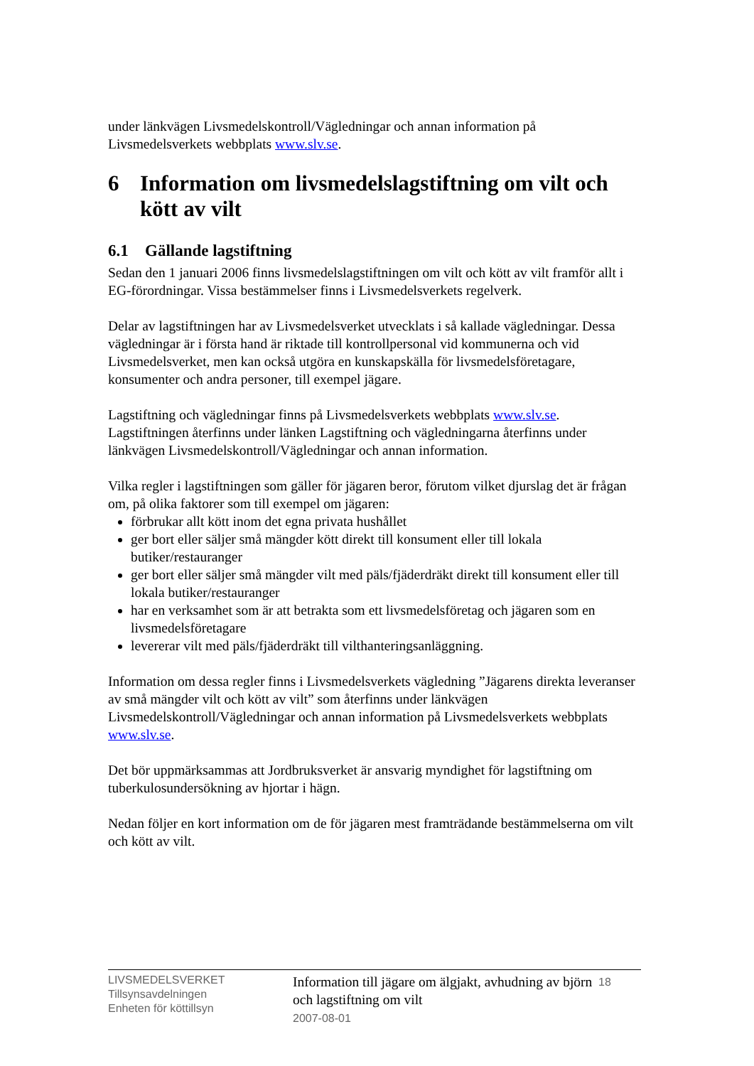under länkvägen Livsmedelskontroll/Vägledningar och annan information på Livsmedelsverkets webbplats www.slv.se.
6 Information om livsmedelslagstiftning om vilt och kött av vilt
6.1 Gällande lagstiftning
Sedan den 1 januari 2006 finns livsmedelslagstiftningen om vilt och kött av vilt framför allt i EG-förordningar. Vissa bestämmelser finns i Livsmedelsverkets regelverk.
Delar av lagstiftningen har av Livsmedelsverket utvecklats i så kallade vägledningar. Dessa vägledningar är i första hand är riktade till kontrollpersonal vid kommunerna och vid Livsmedelsverket, men kan också utgöra en kunskapskälla för livsmedelsföretagare, konsumenter och andra personer, till exempel jägare.
Lagstiftning och vägledningar finns på Livsmedelsverkets webbplats www.slv.se. Lagstiftningen återfinns under länken Lagstiftning och vägledningarna återfinns under länkvägen Livsmedelskontroll/Vägledningar och annan information.
Vilka regler i lagstiftningen som gäller för jägaren beror, förutom vilket djurslag det är frågan om, på olika faktorer som till exempel om jägaren:
förbrukar allt kött inom det egna privata hushållet
ger bort eller säljer små mängder kött direkt till konsument eller till lokala butiker/restauranger
ger bort eller säljer små mängder vilt med päls/fjäderdräkt direkt till konsument eller till lokala butiker/restauranger
har en verksamhet som är att betrakta som ett livsmedelsföretag och jägaren som en livsmedelsföretagare
levererar vilt med päls/fjäderdräkt till vilthanteringsanläggning.
Information om dessa regler finns i Livsmedelsverkets vägledning ”Jägarens direkta leveranser av små mängder vilt och kött av vilt” som återfinns under länkvägen Livsmedelskontroll/Vägledningar och annan information på Livsmedelsverkets webbplats www.slv.se.
Det bör uppmärksammas att Jordbruksverket är ansvarig myndighet för lagstiftning om tuberkulosundersökning av hjortar i hägn.
Nedan följer en kort information om de för jägaren mest framträdande bestämmelserna om vilt och kött av vilt.
LIVSMEDELSVERKET
Tillsynsavdelningen
Enheten för köttillsyn
Information till jägare om älgjakt, avhudning av björn och lagstiftning om vilt
2007-08-01
18